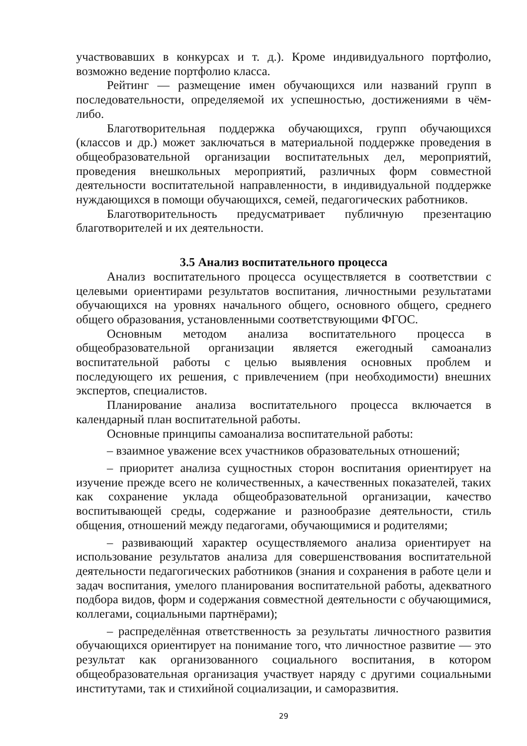участвовавших в конкурсах и т. д.). Кроме индивидуального портфолио, возможно ведение портфолио класса.
Рейтинг — размещение имен обучающихся или названий групп в последовательности, определяемой их успешностью, достижениями в чём-либо.
Благотворительная поддержка обучающихся, групп обучающихся (классов и др.) может заключаться в материальной поддержке проведения в общеобразовательной организации воспитательных дел, мероприятий, проведения внешкольных мероприятий, различных форм совместной деятельности воспитательной направленности, в индивидуальной поддержке нуждающихся в помощи обучающихся, семей, педагогических работников.
Благотворительность предусматривает публичную презентацию благотворителей и их деятельности.
3.5 Анализ воспитательного процесса
Анализ воспитательного процесса осуществляется в соответствии с целевыми ориентирами результатов воспитания, личностными результатами обучающихся на уровнях начального общего, основного общего, среднего общего образования, установленными соответствующими ФГОС.
Основным методом анализа воспитательного процесса в общеобразовательной организации является ежегодный самоанализ воспитательной работы с целью выявления основных проблем и последующего их решения, с привлечением (при необходимости) внешних экспертов, специалистов.
Планирование анализа воспитательного процесса включается в календарный план воспитательной работы.
Основные принципы самоанализа воспитательной работы:
– взаимное уважение всех участников образовательных отношений;
– приоритет анализа сущностных сторон воспитания ориентирует на изучение прежде всего не количественных, а качественных показателей, таких как сохранение уклада общеобразовательной организации, качество воспитывающей среды, содержание и разнообразие деятельности, стиль общения, отношений между педагогами, обучающимися и родителями;
– развивающий характер осуществляемого анализа ориентирует на использование результатов анализа для совершенствования воспитательной деятельности педагогических работников (знания и сохранения в работе цели и задач воспитания, умелого планирования воспитательной работы, адекватного подбора видов, форм и содержания совместной деятельности с обучающимися, коллегами, социальными партнёрами);
– распределённая ответственность за результаты личностного развития обучающихся ориентирует на понимание того, что личностное развитие — это результат как организованного социального воспитания, в котором общеобразовательная организация участвует наряду с другими социальными институтами, так и стихийной социализации, и саморазвития.
29